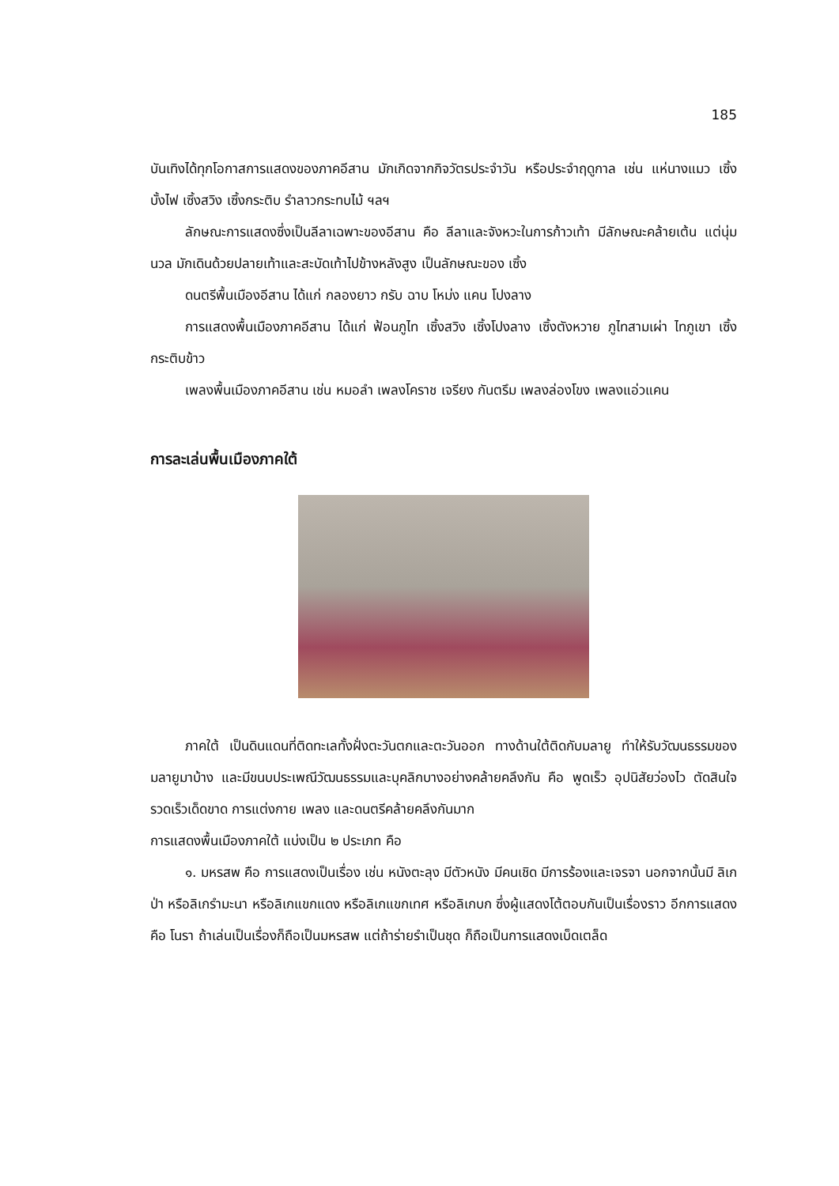185
บันเทิงได้ทุกโอกาสการแสดงของภาคอีสาน มักเกิดจากกิจวัตรประจำวัน หรือประจำฤดูกาล เช่น แห่นางแมว เซิ้งบั้งไฟ เซิ้งสวิง เซิ้งกระติบ รำลาวกระทบไม้ ฯลฯ
ลักษณะการแสดงซึ่งเป็นลีลาเฉพาะของอีสาน คือ ลีลาและจังหวะในการก้าวเท้า มีลักษณะคล้ายเต้น แต่นุ่มนวล มักเดินด้วยปลายเท้าและสะบัดเท้าไปข้างหลังสูง เป็นลักษณะของ เซิ้ง
ดนตรีพื้นเมืองอีสาน ได้แก่ กลองยาว กรับ ฉาบ โหม่ง แคน โปงลาง
การแสดงพื้นเมืองภาคอีสาน ได้แก่ ฟ้อนภูไท เซิ้งสวิง เซิ้งโปงลาง เซิ้งตังหวาย ภูไทสามเผ่า ไทภูเขา เซิ้งกระติบข้าว
เพลงพื้นเมืองภาคอีสาน เช่น หมอลำ เพลงโคราช เจรียง กันตรึม เพลงล่องโขง เพลงแอ่วแคน
การละเล่นพื้นเมืองภาคใต้
ภาคใต้ เป็นดินแดนที่ติดทะเลทั้งฝั่งตะวันตกและตะวันออก ทางด้านใต้ติดกับมลายู ทำให้รับวัฒนธรรมของมลายูมาบ้าง และมีขนบประเพณีวัฒนธรรมและบุคลิกบางอย่างคล้ายคลึงกัน คือ พูดเร็ว อุปนิสัยว่องไว ตัดสินใจรวดเร็วเด็ดขาด การแต่งกาย เพลง และดนตรีคล้ายคลึงกันมาก
การแสดงพื้นเมืองภาคใต้ แบ่งเป็น ๒ ประเภท คือ
๑. มหรสพ คือ การแสดงเป็นเรื่อง เช่น หนังตะลุง มีตัวหนัง มีคนเชิด มีการร้องและเจรจา นอกจากนั้นมี ลิเกป่า หรือลิเกรำมะนา หรือลิเกแขกแดง หรือลิเกแขกเทศ หรือลิเกบก ซึ่งผู้แสดงโต้ตอบกันเป็นเรื่องราว อีกการแสดงคือ โนรา ถ้าเล่นเป็นเรื่องก็ถือเป็นมหรสพ แต่ถ้าร่ายรำเป็นชุด ก็ถือเป็นการแสดงเบ็ดเตล็ด